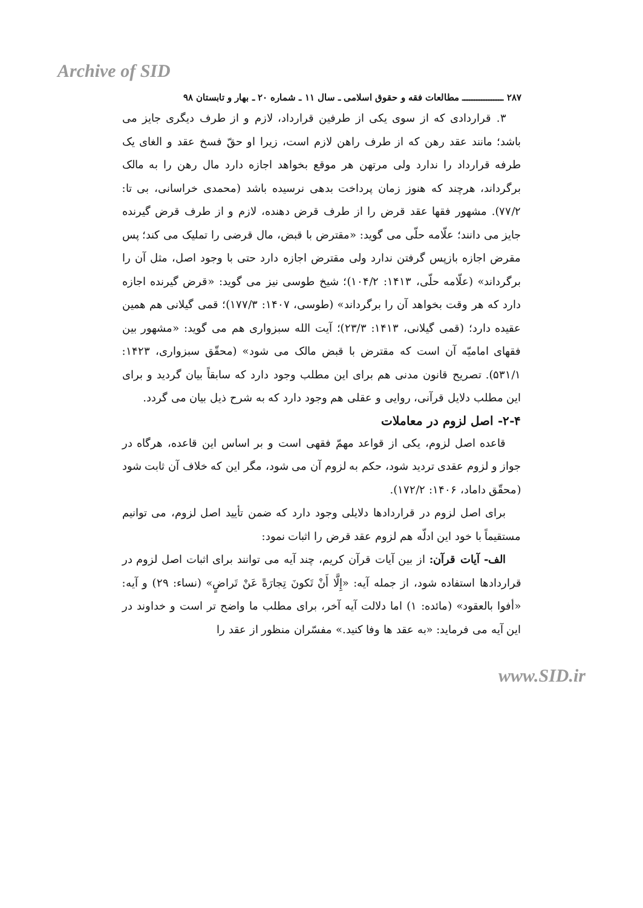Archive of SID
۲۸۷ ـــــــــــــــــ مطالعات فقه و حقوق اسلامی ـ سال ۱۱ ـ شماره ۲۰ ـ بهار و تابستان ۹۸
۳. قراردادی که از سوی یکی از طرفین قرارداد، لازم و از طرف دیگری جایز می باشد؛ مانند عقد رهن که از طرف راهن لازم است، زیرا او حقّ فسخ عقد و الغای یک طرفه قرارداد را ندارد ولی مرتهن هر موقع بخواهد اجازه دارد مال رهن را به مالک برگرداند، هرچند که هنوز زمان پرداخت بدهی نرسیده باشد (محمدی خراسانی، بی تا: ۷۷/۲). مشهور فقها عقد قرض را از طرف قرض دهنده، لازم و از طرف قرض گیرنده جایز می دانند؛ علّامه حلّی می گوید: «مقترض با قبض، مال قرضی را تملیک می کند؛ پس مقرض اجازه بازپس گرفتن ندارد ولی مقترض اجازه دارد حتی با وجود اصل، مثل آن را برگرداند» (علّامه حلّی، ۱۴۱۳: ۱۰۴/۲)؛ شیخ طوسی نیز می گوید: «قرض گیرنده اجازه دارد که هر وقت بخواهد آن را برگرداند» (طوسی، ۱۴۰۷: ۱۷۷/۳)؛ قمی گیلانی هم همین عقیده دارد؛ (قمی گیلانی، ۱۴۱۳: ۲۳/۳)؛ آیت الله سبزواری هم می گوید: «مشهور بین فقهای امامیّه آن است که مقترض با قبض مالک می شود» (محقّق سبزواری، ۱۴۲۳: ۵۳۱/۱). تصریح قانون مدنی هم برای این مطلب وجود دارد که سابقاً بیان گردید و برای این مطلب دلایل قرآنی، روایی و عقلی هم وجود دارد که به شرح ذیل بیان می گردد.
۲-۴- اصل لزوم در معاملات
قاعده اصل لزوم، یکی از قواعد مهمّ فقهی است و بر اساس این قاعده، هرگاه در جواز و لزوم عقدی تردید شود، حکم به لزوم آن می شود، مگر این که خلاف آن ثابت شود (محقّق داماد، ۱۴۰۶: ۱۷۲/۲).
برای اصل لزوم در قراردادها دلایلی وجود دارد که ضمن تأیید اصل لزوم، می توانیم مستقیماً با خود این ادلّه هم لزوم عقد قرض را اثبات نمود:
الف- آیات قرآن: از بین آیات قرآن کریم، چند آیه می توانند برای اثبات اصل لزوم در قراردادها استفاده شود، از جمله آیه: «إِلَّا أَنْ تَكونَ تِجارَةً عَنْ تَراضٍ» (نساء: ۲۹) و آیه: «أفوا بالعقود» (مائده: ۱) اما دلالت آیه آخر، برای مطلب ما واضح تر است و خداوند در این آیه می فرماید: «به عقد ها وفا کنید.» مفسّران منظور از عقد را
www.SID.ir